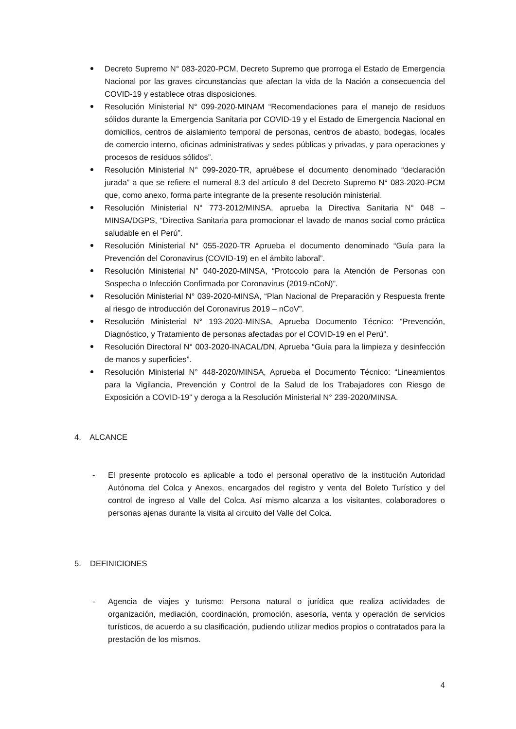Decreto Supremo N° 083-2020-PCM, Decreto Supremo que prorroga el Estado de Emergencia Nacional por las graves circunstancias que afectan la vida de la Nación a consecuencia del COVID-19 y establece otras disposiciones.
Resolución Ministerial N° 099-2020-MINAM “Recomendaciones para el manejo de residuos sólidos durante la Emergencia Sanitaria por COVID-19 y el Estado de Emergencia Nacional en domicilios, centros de aislamiento temporal de personas, centros de abasto, bodegas, locales de comercio interno, oficinas administrativas y sedes públicas y privadas, y para operaciones y procesos de residuos sólidos”.
Resolución Ministerial N° 099-2020-TR, apruébese el documento denominado “declaración jurada” a que se refiere el numeral 8.3 del artículo 8 del Decreto Supremo N° 083-2020-PCM que, como anexo, forma parte integrante de la presente resolución ministerial.
Resolución Ministerial N° 773-2012/MINSA, aprueba la Directiva Sanitaria N° 048 – MINSA/DGPS, “Directiva Sanitaria para promocionar el lavado de manos social como práctica saludable en el Perú”.
Resolución Ministerial N° 055-2020-TR Aprueba el documento denominado “Guía para la Prevención del Coronavirus (COVID-19) en el ámbito laboral”.
Resolución Ministerial N° 040-2020-MINSA, “Protocolo para la Atención de Personas con Sospecha o Infección Confirmada por Coronavirus (2019-nCoN)”.
Resolución Ministerial N° 039-2020-MINSA, “Plan Nacional de Preparación y Respuesta frente al riesgo de introducción del Coronavirus 2019 – nCoV”.
Resolución Ministerial N° 193-2020-MINSA, Aprueba Documento Técnico: “Prevención, Diagnóstico, y Tratamiento de personas afectadas por el COVID-19 en el Perú”.
Resolución Directoral N° 003-2020-INACAL/DN, Aprueba “Guía para la limpieza y desinfección de manos y superficies”.
Resolución Ministerial N° 448-2020/MINSA, Aprueba el Documento Técnico: “Lineamientos para la Vigilancia, Prevención y Control de la Salud de los Trabajadores con Riesgo de Exposición a COVID-19” y deroga a la Resolución Ministerial N° 239-2020/MINSA.
4. ALCANCE
- El presente protocolo es aplicable a todo el personal operativo de la institución Autoridad Autónoma del Colca y Anexos, encargados del registro y venta del Boleto Turístico y del control de ingreso al Valle del Colca. Así mismo alcanza a los visitantes, colaboradores o personas ajenas durante la visita al circuito del Valle del Colca.
5. DEFINICIONES
- Agencia de viajes y turismo: Persona natural o jurídica que realiza actividades de organización, mediación, coordinación, promoción, asesoría, venta y operación de servicios turísticos, de acuerdo a su clasificación, pudiendo utilizar medios propios o contratados para la prestación de los mismos.
4